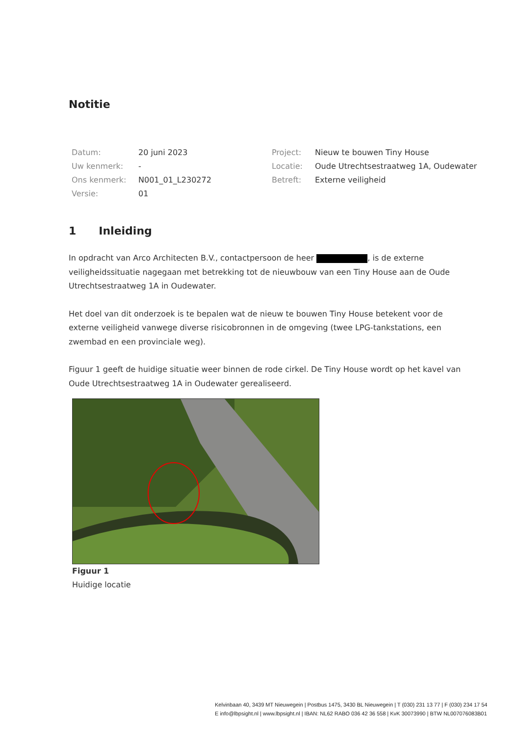Notitie
| Datum: | 20 juni 2023 | Project: | Nieuw te bouwen Tiny House |
| Uw kenmerk: | - | Locatie: | Oude Utrechtsestraatweg 1A, Oudewater |
| Ons kenmerk: | N001_01_L230272 | Betreft: | Externe veiligheid |
| Versie: | 01 | | |
1 Inleiding
In opdracht van Arco Architecten B.V., contactpersoon de heer , is de externe veiligheidssituatie nagegaan met betrekking tot de nieuwbouw van een Tiny House aan de Oude Utrechtsestraatweg 1A in Oudewater.
Het doel van dit onderzoek is te bepalen wat de nieuw te bouwen Tiny House betekent voor de externe veiligheid vanwege diverse risicobronnen in de omgeving (twee LPG-tankstations, een zwembad en een provinciale weg).
Figuur 1 geeft de huidige situatie weer binnen de rode cirkel. De Tiny House wordt op het kavel van Oude Utrechtsestraatweg 1A in Oudewater gerealiseerd.
Figuur 1
Huidige locatie
Kelvinbaan 40, 3439 MT Nieuwegein | Postbus 1475, 3430 BL Nieuwegein | T (030) 231 13 77 | F (030) 234 17 54
E info@lbpsight.nl | www.lbpsight.nl | IBAN: NL62 RABO 036 42 36 558 | KvK 30073990 | BTW NL007076083B01